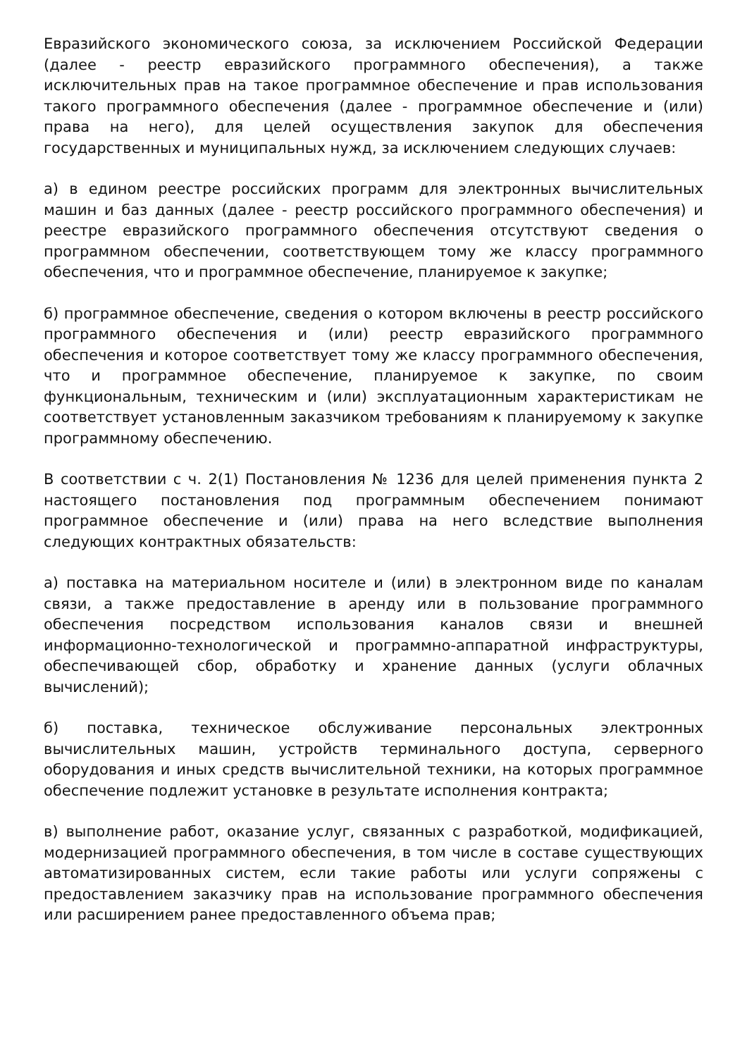Евразийского экономического союза, за исключением Российской Федерации (далее - реестр евразийского программного обеспечения), а также исключительных прав на такое программное обеспечение и прав использования такого программного обеспечения (далее - программное обеспечение и (или) права на него), для целей осуществления закупок для обеспечения государственных и муниципальных нужд, за исключением следующих случаев:
а) в едином реестре российских программ для электронных вычислительных машин и баз данных (далее - реестр российского программного обеспечения) и реестре евразийского программного обеспечения отсутствуют сведения о программном обеспечении, соответствующем тому же классу программного обеспечения, что и программное обеспечение, планируемое к закупке;
б) программное обеспечение, сведения о котором включены в реестр российского программного обеспечения и (или) реестр евразийского программного обеспечения и которое соответствует тому же классу программного обеспечения, что и программное обеспечение, планируемое к закупке, по своим функциональным, техническим и (или) эксплуатационным характеристикам не соответствует установленным заказчиком требованиям к планируемому к закупке программному обеспечению.
В соответствии с ч. 2(1) Постановления № 1236 для целей применения пункта 2 настоящего постановления под программным обеспечением понимают программное обеспечение и (или) права на него вследствие выполнения следующих контрактных обязательств:
а) поставка на материальном носителе и (или) в электронном виде по каналам связи, а также предоставление в аренду или в пользование программного обеспечения посредством использования каналов связи и внешней информационно-технологической и программно-аппаратной инфраструктуры, обеспечивающей сбор, обработку и хранение данных (услуги облачных вычислений);
б) поставка, техническое обслуживание персональных электронных вычислительных машин, устройств терминального доступа, серверного оборудования и иных средств вычислительной техники, на которых программное обеспечение подлежит установке в результате исполнения контракта;
в) выполнение работ, оказание услуг, связанных с разработкой, модификацией, модернизацией программного обеспечения, в том числе в составе существующих автоматизированных систем, если такие работы или услуги сопряжены с предоставлением заказчику прав на использование программного обеспечения или расширением ранее предоставленного объема прав;